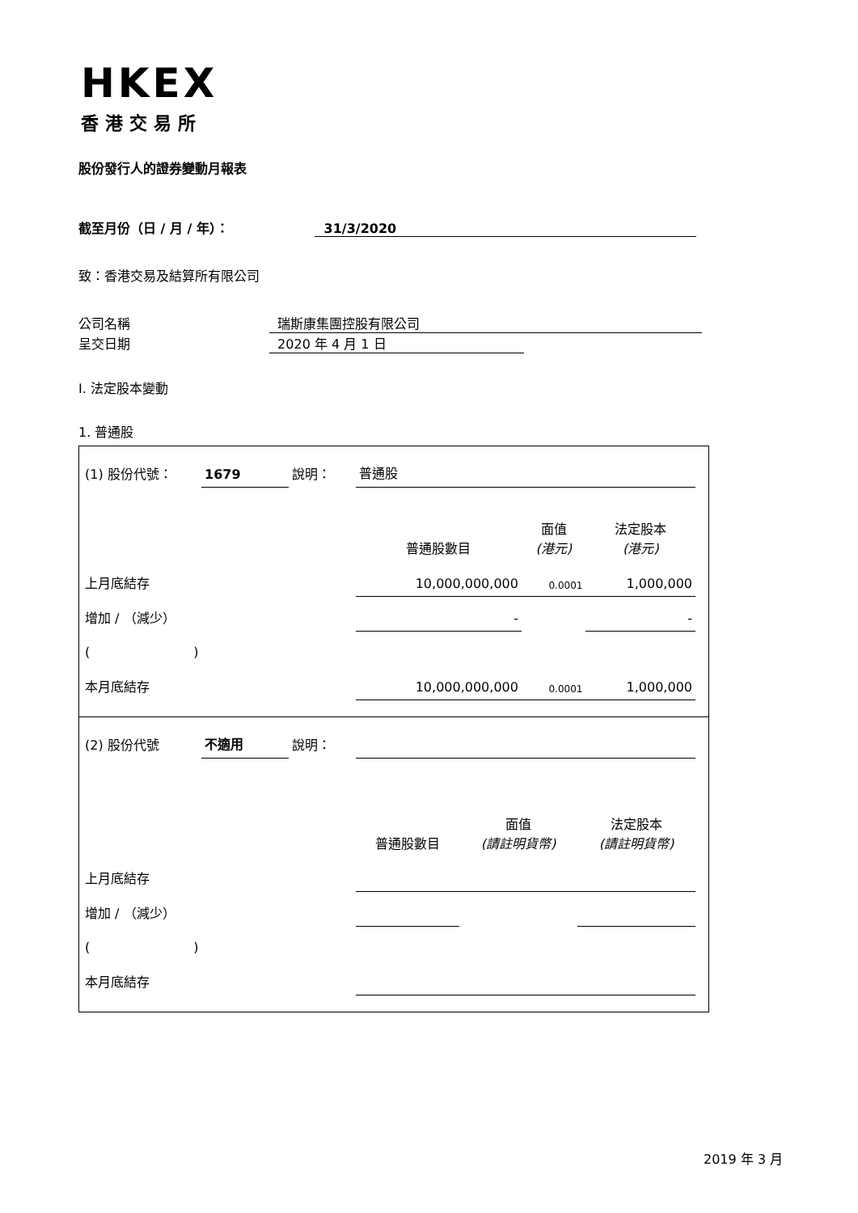HKEX
香港交易所
股份發行人的證券變動月報表
截至月份（日 / 月 / 年）： 31/3/2020
致：香港交易及結算所有限公司
公司名稱 瑞斯康集團控股有限公司
呈交日期 2020 年 4 月 1 日
I. 法定股本變動
1. 普通股
| / (1) 股份代號： / 1679 / 說明： / 普通股 / / / / / / / 普通股數目 / 面值 (港元) / 法定股本 (港元) / / 上月底結存 / / / 10,000,000,000 / 0.0001 / 1,000,000 / / 增加 / （減少） / / / - / / - / / ( ) / / / / / / / 本月底結存 / / / 10,000,000,000 / 0.0001 / 1,000,000 / |
| / (2) 股份代號 / 不適用 / 說明： / / / / / / / / 普通股數目 / 面值 (請註明貨幣) / 法定股本 (請註明貨幣) / / 上月底結存 / / / / / / / 增加 / （減少） / / / / / / / ( ) / / / / / / / 本月底結存 / / / / / / |
2019 年 3 月